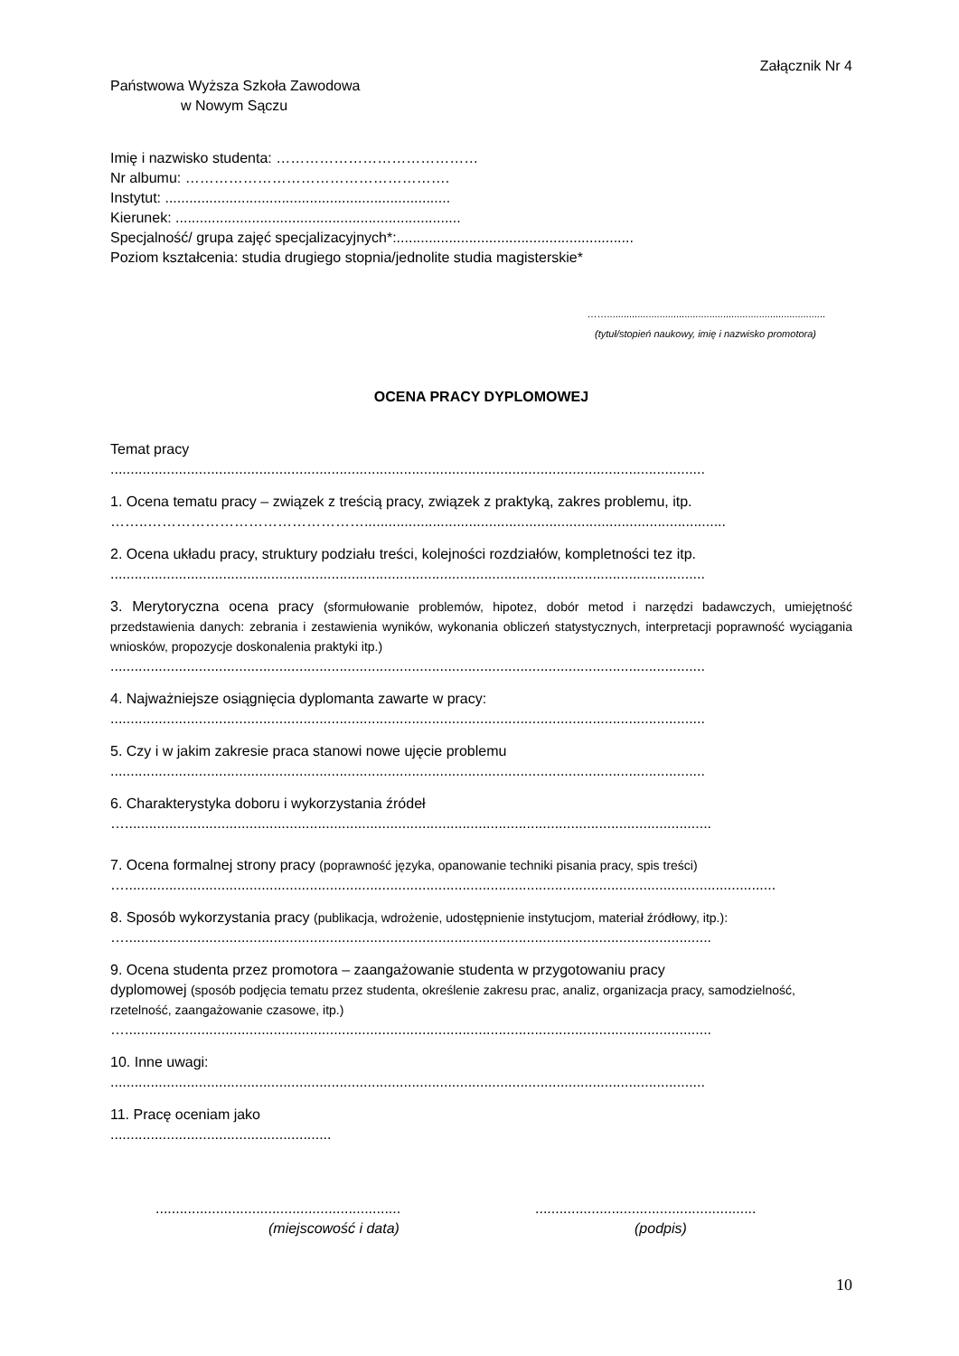Załącznik Nr 4
Państwowa Wyższa Szkoła Zawodowa
w Nowym Sączu
Imię i nazwisko studenta: ……………………………………
Nr albumu: ……………………………………………….
Instytut: .......................................................................
Kierunek: .......................................................................
Specjalność/ grupa zajęć specjalizacyjnych*:...........................................................
Poziom kształcenia: studia drugiego stopnia/jednolite studia magisterskie*
……...............................................................................
(tytuł/stopień naukowy, imię i nazwisko promotora)
OCENA PRACY DYPLOMOWEJ
Temat pracy
....................................................................................................................................................
1. Ocena tematu pracy – związek z treścią pracy, związek z praktyką, zakres problemu, itp.
……..………………………………………..........................................................................................
2. Ocena układu pracy, struktury podziału treści, kolejności rozdziałów, kompletności tez itp.
....................................................................................................................................................
3. Merytoryczna ocena pracy (sformułowanie problemów, hipotez, dobór metod i narzędzi badawczych, umiejętność przedstawienia danych: zebrania i zestawienia wyników, wykonania obliczeń statystycznych, interpretacji poprawność wyciągania wniosków, propozycje doskonalenia praktyki itp.)
....................................................................................................................................................
4. Najważniejsze osiągnięcia dyplomanta zawarte w pracy:
....................................................................................................................................................
5. Czy i w jakim zakresie praca stanowi nowe ujęcie problemu
....................................................................................................................................................
6. Charakterystyka doboru i wykorzystania źródeł
…..................................................................................................................................................
7. Ocena formalnej strony pracy (poprawność języka, opanowanie techniki pisania pracy, spis treści)
…..................................................................................................................................................................
8. Sposób wykorzystania pracy (publikacja, wdrożenie, udostępnienie instytucjom, materiał źródłowy, itp.):
…..................................................................................................................................................
9. Ocena studenta przez promotora – zaangażowanie studenta w przygotowaniu pracy
dyplomowej (sposób podjęcia tematu przez studenta, określenie zakresu prac, analiz, organizacja pracy, samodzielność, rzetelność, zaangażowanie czasowe, itp.)
…..................................................................................................................................................
10. Inne uwagi:
....................................................................................................................................................
11. Pracę oceniam jako
.......................................................
.............................................................
(miejscowość i data)
.......................................................
(podpis)
10